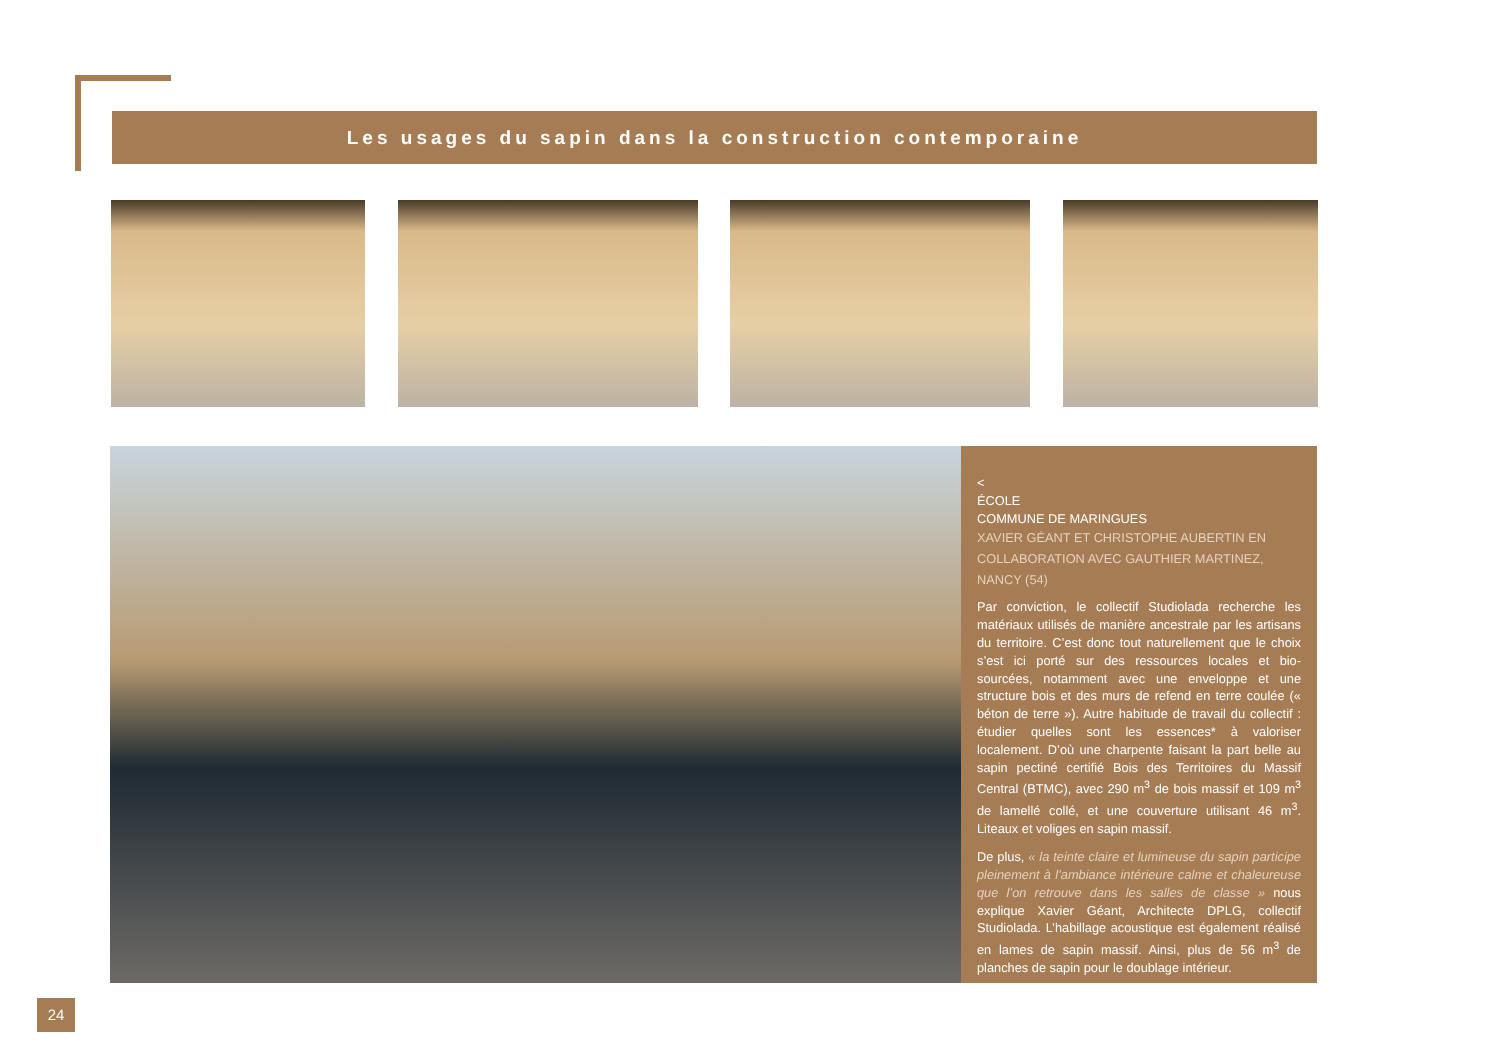Les usages du sapin dans la construction contemporaine
<
ÉCOLE
COMMUNE DE MARINGUES
XAVIER GÉANT ET CHRISTOPHE AUBERTIN EN COLLABORATION AVEC GAUTHIER MARTINEZ, NANCY (54)
Par conviction, le collectif Studiolada recherche les matériaux utilisés de manière ancestrale par les artisans du territoire. C’est donc tout naturellement que le choix s’est ici porté sur des ressources locales et bio-sourcées, notamment avec une enveloppe et une structure bois et des murs de refend en terre coulée (« béton de terre »). Autre habitude de travail du collectif : étudier quelles sont les essences* à valoriser localement. D’où une charpente faisant la part belle au sapin pectiné certifié Bois des Territoires du Massif Central (BTMC), avec 290 m<sup>3</sup> de bois massif et 109 m<sup>3</sup> de lamellé collé, et une couverture utilisant 46 m<sup>3</sup>. Liteaux et voliges en sapin massif.
De plus, « la teinte claire et lumineuse du sapin participe pleinement à l’ambiance intérieure calme et chaleureuse que l’on retrouve dans les salles de classe » nous explique Xavier Géant, Architecte DPLG, collectif Studiolada. L’habillage acoustique est également réalisé en lames de sapin massif. Ainsi, plus de 56 m<sup>3</sup> de planches de sapin pour le doublage intérieur.
24